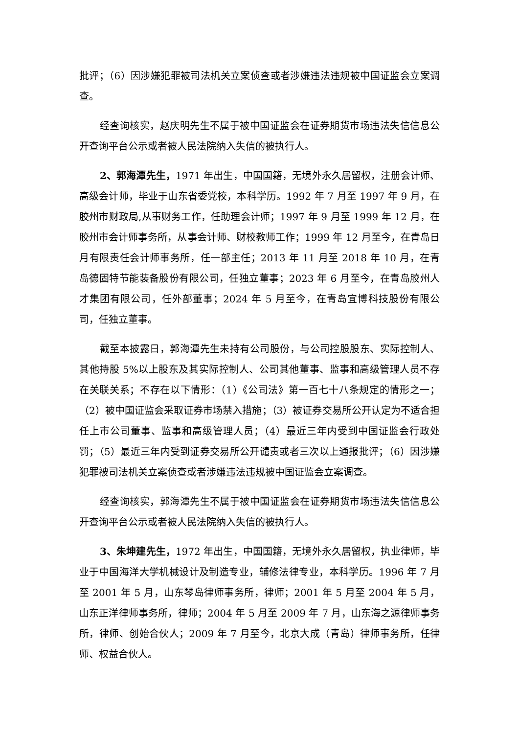批评；（6）因涉嫌犯罪被司法机关立案侦查或者涉嫌违法违规被中国证监会立案调查。
经查询核实，赵庆明先生不属于被中国证监会在证券期货市场违法失信信息公开查询平台公示或者被人民法院纳入失信的被执行人。
2、郭海潭先生，1971 年出生，中国国籍，无境外永久居留权，注册会计师、高级会计师，毕业于山东省委党校，本科学历。1992 年 7 月至 1997 年 9 月，在胶州市财政局,从事财务工作，任助理会计师；1997 年 9 月至 1999 年 12 月，在胶州市会计师事务所，从事会计师、财校教师工作；1999 年 12 月至今，在青岛日月有限责任会计师事务所，任一部主任；2013 年 11 月至 2018 年 10 月，在青岛德固特节能装备股份有限公司，任独立董事；2023 年 6 月至今，在青岛胶州人才集团有限公司，任外部董事；2024 年 5 月至今，在青岛宜博科技股份有限公司，任独立董事。
截至本披露日，郭海潭先生未持有公司股份，与公司控股股东、实际控制人、其他持股 5%以上股东及其实际控制人、公司其他董事、监事和高级管理人员不存在关联关系；不存在以下情形：（1）《公司法》第一百七十八条规定的情形之一；（2）被中国证监会采取证券市场禁入措施；（3）被证券交易所公开认定为不适合担任上市公司董事、监事和高级管理人员；（4）最近三年内受到中国证监会行政处罚；（5）最近三年内受到证券交易所公开谴责或者三次以上通报批评；（6）因涉嫌犯罪被司法机关立案侦查或者涉嫌违法违规被中国证监会立案调查。
经查询核实，郭海潭先生不属于被中国证监会在证券期货市场违法失信信息公开查询平台公示或者被人民法院纳入失信的被执行人。
3、朱坤建先生，1972 年出生，中国国籍，无境外永久居留权，执业律师，毕业于中国海洋大学机械设计及制造专业，辅修法律专业，本科学历。1996 年 7 月至 2001 年 5 月，山东琴岛律师事务所，律师；2001 年 5 月至 2004 年 5 月，山东正洋律师事务所，律师；2004 年 5 月至 2009 年 7 月，山东海之源律师事务所，律师、创始合伙人；2009 年 7 月至今，北京大成（青岛）律师事务所，任律师、权益合伙人。